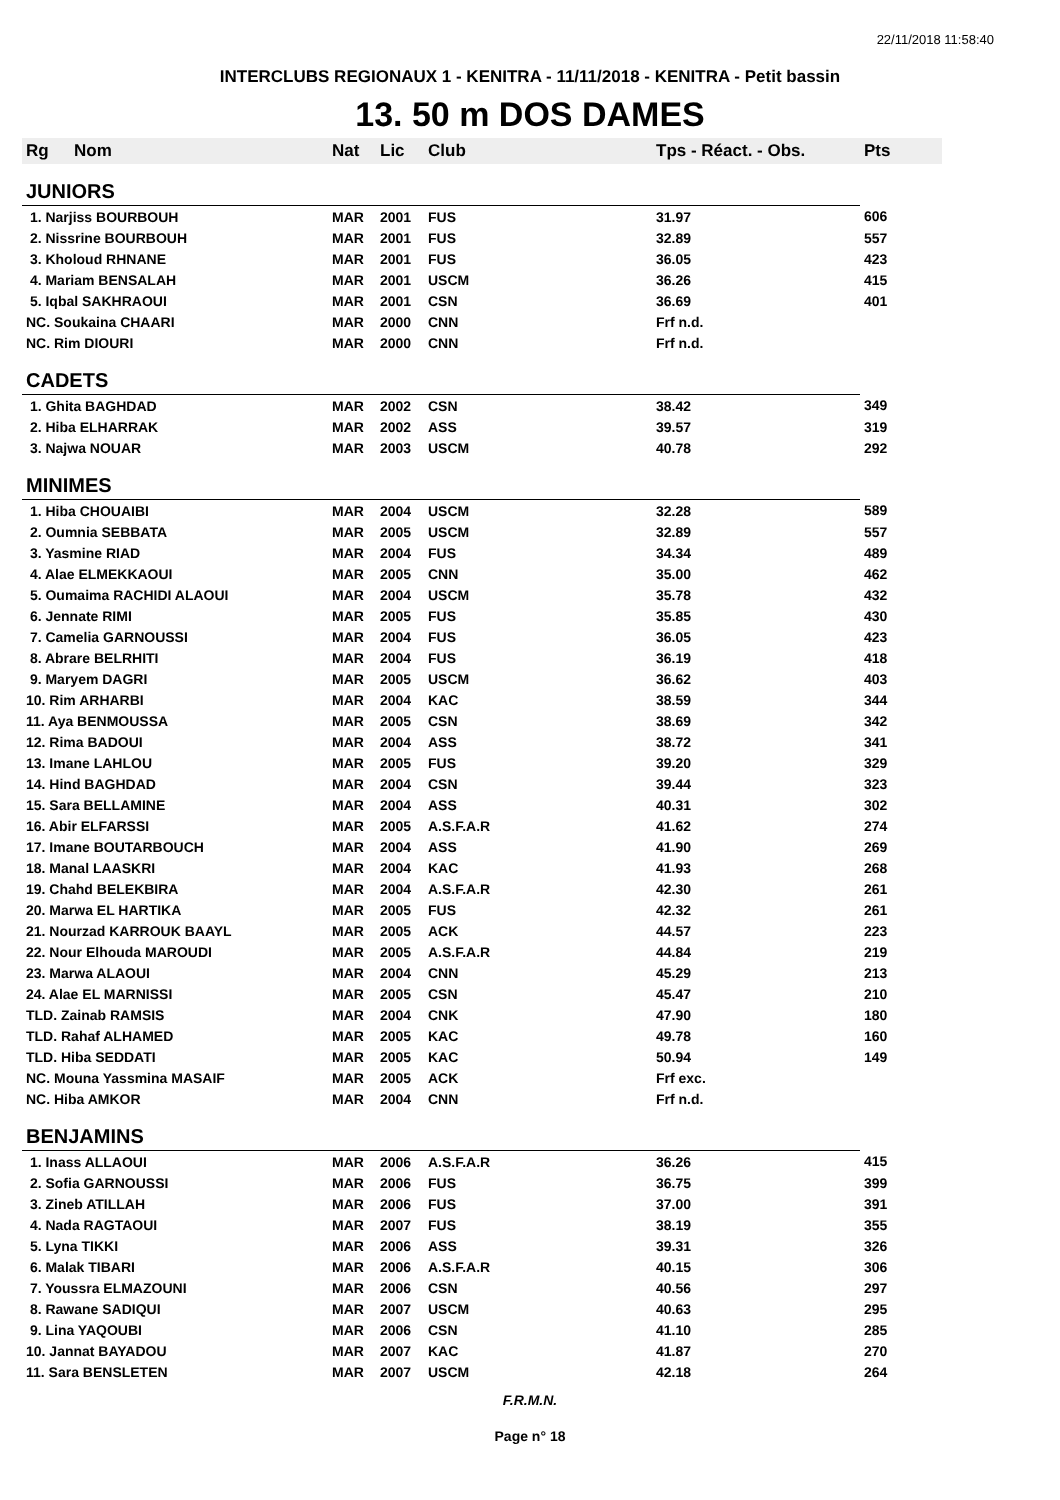22/11/2018 11:58:40
INTERCLUBS REGIONAUX 1 - KENITRA - 11/11/2018 - KENITRA - Petit bassin
13. 50 m DOS DAMES
| Rg | Nom | Nat | Lic | Club | Tps - Réact. - Obs. | Pts |
| --- | --- | --- | --- | --- | --- | --- |
| JUNIORS | | | | | | |
| 1. Narjiss BOURBOUH | | MAR | 2001 | FUS | 31.97 | 606 |
| 2. Nissrine BOURBOUH | | MAR | 2001 | FUS | 32.89 | 557 |
| 3. Kholoud RHNANE | | MAR | 2001 | FUS | 36.05 | 423 |
| 4. Mariam BENSALAH | | MAR | 2001 | USCM | 36.26 | 415 |
| 5. Iqbal SAKHRAOUI | | MAR | 2001 | CSN | 36.69 | 401 |
| NC. Soukaina CHAARI | | MAR | 2000 | CNN | Frf n.d. | |
| NC. Rim DIOURI | | MAR | 2000 | CNN | Frf n.d. | |
| CADETS | | | | | | |
| 1. Ghita BAGHDAD | | MAR | 2002 | CSN | 38.42 | 349 |
| 2. Hiba ELHARRAK | | MAR | 2002 | ASS | 39.57 | 319 |
| 3. Najwa NOUAR | | MAR | 2003 | USCM | 40.78 | 292 |
| MINIMES | | | | | | |
| 1. Hiba CHOUAIBI | | MAR | 2004 | USCM | 32.28 | 589 |
| 2. Oumnia SEBBATA | | MAR | 2005 | USCM | 32.89 | 557 |
| 3. Yasmine RIAD | | MAR | 2004 | FUS | 34.34 | 489 |
| 4. Alae ELMEKKAOUI | | MAR | 2005 | CNN | 35.00 | 462 |
| 5. Oumaima RACHIDI ALAOUI | | MAR | 2004 | USCM | 35.78 | 432 |
| 6. Jennate RIMI | | MAR | 2005 | FUS | 35.85 | 430 |
| 7. Camelia GARNOUSSI | | MAR | 2004 | FUS | 36.05 | 423 |
| 8. Abrare BELRHITI | | MAR | 2004 | FUS | 36.19 | 418 |
| 9. Maryem DAGRI | | MAR | 2005 | USCM | 36.62 | 403 |
| 10. Rim ARHARBI | | MAR | 2004 | KAC | 38.59 | 344 |
| 11. Aya BENMOUSSA | | MAR | 2005 | CSN | 38.69 | 342 |
| 12. Rima BADOUI | | MAR | 2004 | ASS | 38.72 | 341 |
| 13. Imane LAHLOU | | MAR | 2005 | FUS | 39.20 | 329 |
| 14. Hind BAGHDAD | | MAR | 2004 | CSN | 39.44 | 323 |
| 15. Sara BELLAMINE | | MAR | 2004 | ASS | 40.31 | 302 |
| 16. Abir ELFARSSI | | MAR | 2005 | A.S.F.A.R | 41.62 | 274 |
| 17. Imane BOUTARBOUCH | | MAR | 2004 | ASS | 41.90 | 269 |
| 18. Manal LAASKRI | | MAR | 2004 | KAC | 41.93 | 268 |
| 19. Chahd BELEKBIRA | | MAR | 2004 | A.S.F.A.R | 42.30 | 261 |
| 20. Marwa EL HARTIKA | | MAR | 2005 | FUS | 42.32 | 261 |
| 21. Nourzad KARROUK BAAYL | | MAR | 2005 | ACK | 44.57 | 223 |
| 22. Nour Elhouda MAROUDI | | MAR | 2005 | A.S.F.A.R | 44.84 | 219 |
| 23. Marwa ALAOUI | | MAR | 2004 | CNN | 45.29 | 213 |
| 24. Alae EL MARNISSI | | MAR | 2005 | CSN | 45.47 | 210 |
| TLD. Zainab RAMSIS | | MAR | 2004 | CNK | 47.90 | 180 |
| TLD. Rahaf ALHAMED | | MAR | 2005 | KAC | 49.78 | 160 |
| TLD. Hiba SEDDATI | | MAR | 2005 | KAC | 50.94 | 149 |
| NC. Mouna Yassmina MASAIF | | MAR | 2005 | ACK | Frf exc. | |
| NC. Hiba AMKOR | | MAR | 2004 | CNN | Frf n.d. | |
| BENJAMINS | | | | | | |
| 1. Inass ALLAOUI | | MAR | 2006 | A.S.F.A.R | 36.26 | 415 |
| 2. Sofia GARNOUSSI | | MAR | 2006 | FUS | 36.75 | 399 |
| 3. Zineb ATILLAH | | MAR | 2006 | FUS | 37.00 | 391 |
| 4. Nada RAGTAOUI | | MAR | 2007 | FUS | 38.19 | 355 |
| 5. Lyna TIKKI | | MAR | 2006 | ASS | 39.31 | 326 |
| 6. Malak TIBARI | | MAR | 2006 | A.S.F.A.R | 40.15 | 306 |
| 7. Youssra ELMAZOUNI | | MAR | 2006 | CSN | 40.56 | 297 |
| 8. Rawane SADIQUI | | MAR | 2007 | USCM | 40.63 | 295 |
| 9. Lina YAQOUBI | | MAR | 2006 | CSN | 41.10 | 285 |
| 10. Jannat BAYADOU | | MAR | 2007 | KAC | 41.87 | 270 |
| 11. Sara BENSLETEN | | MAR | 2007 | USCM | 42.18 | 264 |
F.R.M.N.
Page n° 18